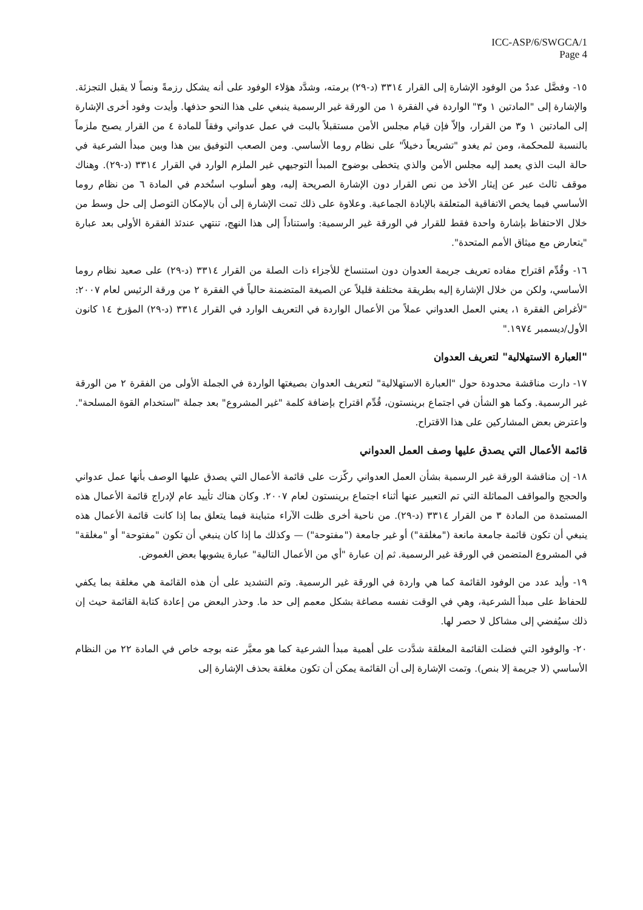ICC-ASP/6/SWGCA/1
Page 4
١٥- وفضَّل عددٌ من الوفود الإشارة إلى القرار ٣٣١٤ (د-٢٩) برمته، وشدَّد هؤلاء الوفود على أنه يشكل رزمةً ونصاً لا يقبل التجزئة. والإشارة إلى "المادتين ١ و٣" الواردة في الفقرة ١ من الورقة غير الرسمية ينبغي على هذا النحو حذفها. وأيدت وفود أخرى الإشارة إلى المادتين ١ و٣ من القرار، وإلاّ فإن قيام مجلس الأمن مستقبلاً بالبت في عمل عدواني وفقاً للمادة ٤ من القرار يصبح ملزماً بالنسبة للمحكمة، ومن ثم يغدو "تشريعاً دخيلاً" على نظام روما الأساسي. ومن الصعب التوفيق بين هذا وبين مبدأ الشرعية في حالة البت الذي يعمد إليه مجلس الأمن والذي يتخطى بوضوح المبدأ التوجيهي غير الملزم الوارد في القرار ٣٣١٤ (د-٢٩). وهناك موقف ثالث عبر عن إيثار الأخذ من نص القرار دون الإشارة الصريحة إليه، وهو أسلوب استُخدم في المادة ٦ من نظام روما الأساسي فيما يخص الاتفاقية المتعلقة بالإبادة الجماعية. وعلاوة على ذلك تمت الإشارة إلى أن بالإمكان التوصل إلى حل وسط من خلال الاحتفاظ بإشارة واحدة فقط للقرار في الورقة غير الرسمية: واستناداً إلى هذا النهج، تنتهي عندئذ الفقرة الأولى بعد عبارة "يتعارض مع ميثاق الأمم المتحدة".
١٦- وقُدِّم اقتراح مفاده تعريف جريمة العدوان دون استنساخ للأجزاء ذات الصلة من القرار ٣٣١٤ (د-٢٩) على صعيد نظام روما الأساسي، ولكن من خلال الإشارة إليه بطريقة مختلفة قليلاً عن الصيغة المتضمنة حالياً في الفقرة ٢ من ورقة الرئيس لعام ٢٠٠٧: "لأغراض الفقرة ١، يعني العمل العدواني عملاً من الأعمال الواردة في التعريف الوارد في القرار ٣٣١٤ (د-٢٩) المؤرخ ١٤ كانون الأول/ديسمبر ١٩٧٤."
"العبارة الاستهلالية" لتعريف العدوان
١٧- دارت مناقشة محدودة حول "العبارة الاستهلالية" لتعريف العدوان بصيغتها الواردة في الجملة الأولى من الفقرة ٢ من الورقة غير الرسمية. وكما هو الشأن في اجتماع برينستون، قُدِّم اقتراح بإضافة كلمة "غير المشروع" بعد جملة "استخدام القوة المسلحة". واعترض بعض المشاركين على هذا الاقتراح.
قائمة الأعمال التي يصدق عليها وصف العمل العدواني
١٨- إن مناقشة الورقة غير الرسمية بشأن العمل العدواني ركّزت على قائمة الأعمال التي يصدق عليها الوصف بأنها عمل عدواني والحجج والمواقف المماثلة التي تم التعبير عنها أثناء اجتماع برينستون لعام ٢٠٠٧. وكان هناك تأييد عام لإدراج قائمة الأعمال هذه المستمدة من المادة ٣ من القرار ٣٣١٤ (د-٢٩). من ناحية أخرى ظلت الآراء متباينة فيما يتعلق بما إذا كانت قائمة الأعمال هذه ينبغي أن تكون قائمة جامعة مانعة ("مغلقة") أو غير جامعة ("مفتوحة") — وكذلك ما إذا كان ينبغي أن تكون "مفتوحة" أو "مغلقة" في المشروع المتضمن في الورقة غير الرسمية. ثم إن عبارة "أي من الأعمال التالية" عبارة يشوبها بعض الغموض.
١٩- وأيد عدد من الوفود القائمة كما هي واردة في الورقة غير الرسمية. وتم التشديد على أن هذه القائمة هي مغلقة بما يكفي للحفاظ على مبدأ الشرعية، وهي في الوقت نفسه مصاغة بشكل معمم إلى حد ما. وحذر البعض من إعادة كتابة القائمة حيث إن ذلك سيُفضي إلى مشاكل لا حصر لها.
٢٠- والوفود التي فضلت القائمة المغلقة شدَّدت على أهمية مبدأ الشرعية كما هو معبَّر عنه بوجه خاص في المادة ٢٢ من النظام الأساسي (لا جريمة إلا بنص). وتمت الإشارة إلى أن القائمة يمكن أن تكون مغلقة بحذف الإشارة إلى